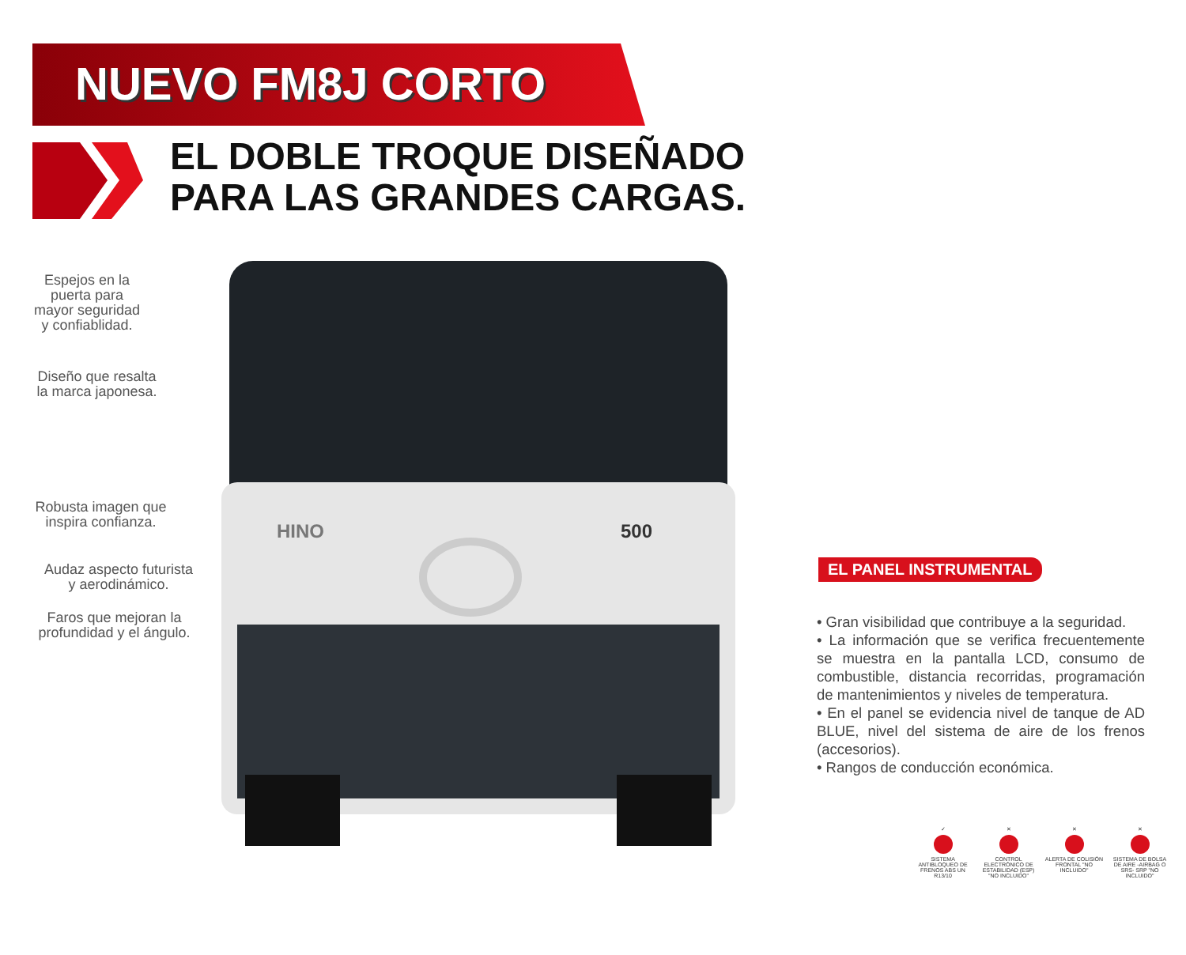NUEVO FM8J CORTO
EL DOBLE TROQUE DISEÑADO
PARA LAS GRANDES CARGAS.
HINO
500
Espejos en la puerta para mayor seguridad y confiablidad.
Diseño que resalta la marca japonesa.
Robusta imagen que inspira confianza.
Audaz aspecto futurista y aerodinámico.
Faros que mejoran la profundidad y el ángulo.
EL PANEL INSTRUMENTAL
• Gran visibilidad que contribuye a la seguridad.
• La información que se verifica frecuentemente se muestra en la pantalla LCD, consumo de combustible, distancia recorridas, programación de mantenimientos y niveles de temperatura.
• En el panel se evidencia nivel de tanque de AD BLUE, nivel del sistema de aire de los frenos (accesorios).
• Rangos de conducción económica.
✓
SISTEMA ANTIBLOQUEO DE FRENOS ABS UN R13/10
✕
CONTROL ELECTRÓNICO DE ESTABILIDAD (ESP) "NO INCLUIDO"
✕
ALERTA DE COLISIÓN FRONTAL "NO INCLUIDO"
✕
SISTEMA DE BOLSA DE AIRE -AIRBAG O SRS- SRP "NO INCLUIDO"